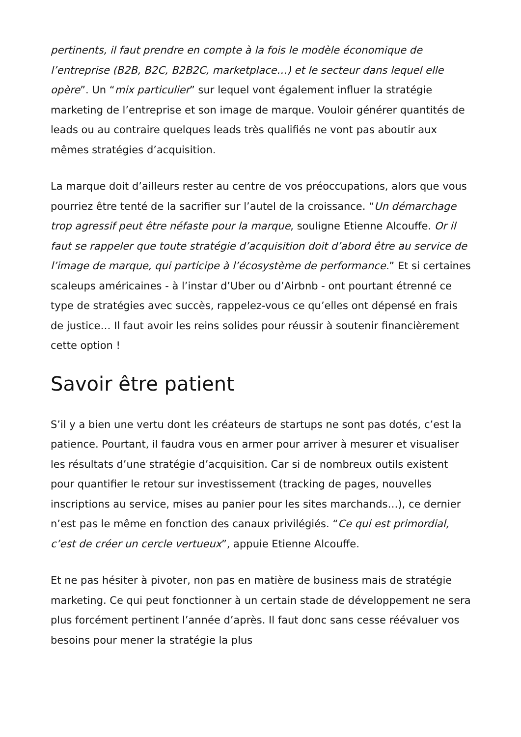pertinents, il faut prendre en compte à la fois le modèle économique de l’entreprise (B2B, B2C, B2B2C, marketplace…) et le secteur dans lequel elle opère”. Un “mix particulier” sur lequel vont également influer la stratégie marketing de l’entreprise et son image de marque. Vouloir générer quantités de leads ou au contraire quelques leads très qualifiés ne vont pas aboutir aux mêmes stratégies d’acquisition.
La marque doit d’ailleurs rester au centre de vos préoccupations, alors que vous pourriez être tenté de la sacrifier sur l’autel de la croissance. “Un démarchage trop agressif peut être néfaste pour la marque, souligne Etienne Alcouffe. Or il faut se rappeler que toute stratégie d’acquisition doit d’abord être au service de l’image de marque, qui participe à l’écosystème de performance.” Et si certaines scaleups américaines - à l’instar d’Uber ou d’Airbnb - ont pourtant étrenné ce type de stratégies avec succès, rappelez-vous ce qu’elles ont dépensé en frais de justice… Il faut avoir les reins solides pour réussir à soutenir financièrement cette option !
Savoir être patient
S’il y a bien une vertu dont les créateurs de startups ne sont pas dotés, c’est la patience. Pourtant, il faudra vous en armer pour arriver à mesurer et visualiser les résultats d’une stratégie d’acquisition. Car si de nombreux outils existent pour quantifier le retour sur investissement (tracking de pages, nouvelles inscriptions au service, mises au panier pour les sites marchands…), ce dernier n’est pas le même en fonction des canaux privilégiés. “Ce qui est primordial, c’est de créer un cercle vertueux”, appuie Etienne Alcouffe.
Et ne pas hésiter à pivoter, non pas en matière de business mais de stratégie marketing. Ce qui peut fonctionner à un certain stade de développement ne sera plus forcément pertinent l’année d’après. Il faut donc sans cesse réévaluer vos besoins pour mener la stratégie la plus